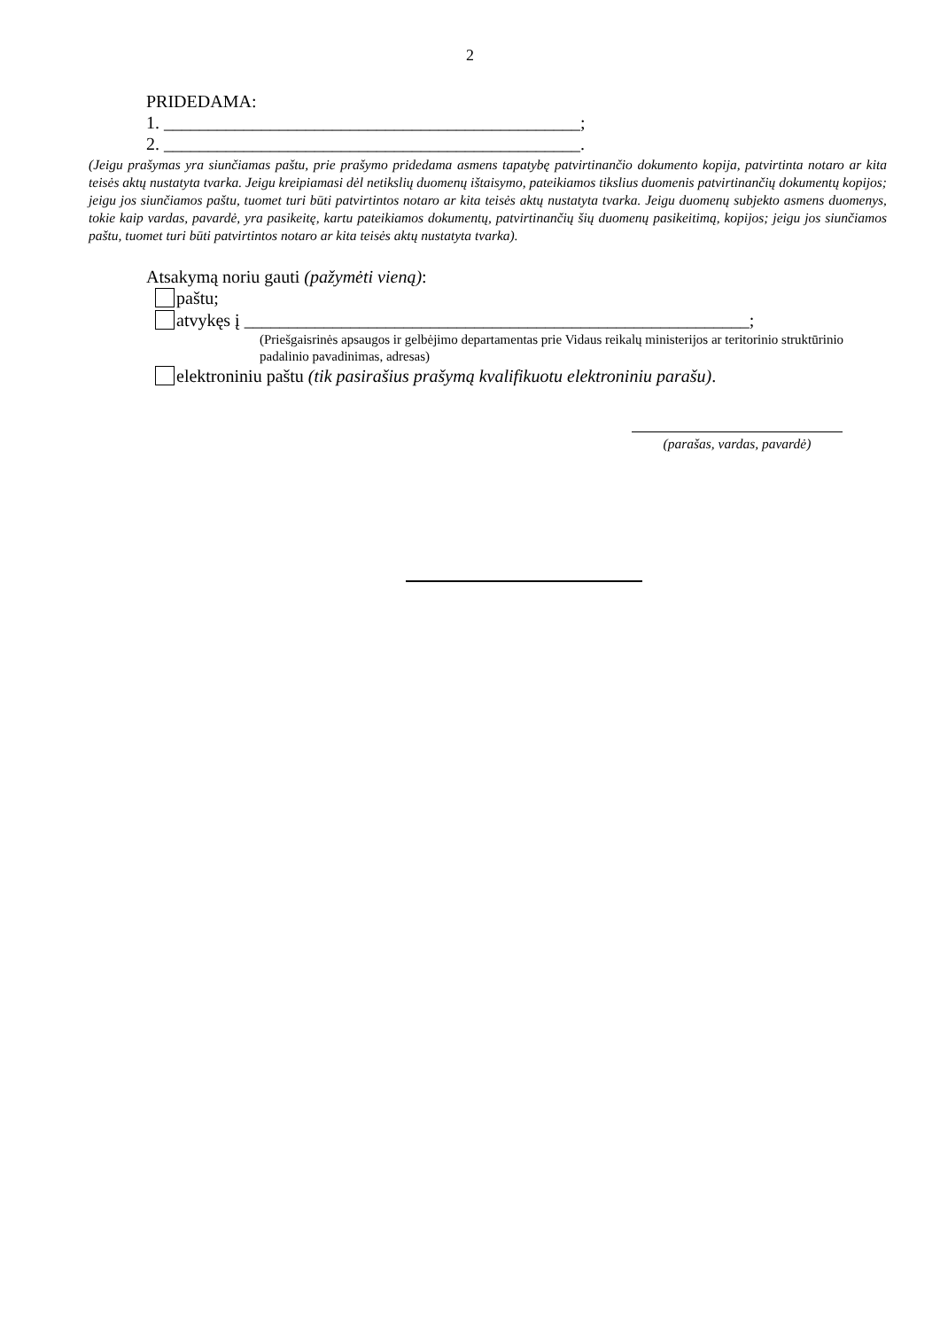2
PRIDEDAMA:
1. _______________________________________________;
2. _______________________________________________.
(Jeigu prašymas yra siunčiamas paštu, prie prašymo pridedama asmens tapatybę patvirtinančio dokumento kopija, patvirtinta notaro ar kita teisės aktų nustatyta tvarka. Jeigu kreipiamasi dėl netikslių duomenų ištaisymo, pateikiamos tikslius duomenis patvirtinančių dokumentų kopijos; jeigu jos siunčiamos paštu, tuomet turi būti patvirtintos notaro ar kita teisės aktų nustatyta tvarka. Jeigu duomenų subjekto asmens duomenys, tokie kaip vardas, pavardė, yra pasikeitę, kartu pateikiamos dokumentų, patvirtinančių šių duomenų pasikeitimą, kopijos; jeigu jos siunčiamos paštu, tuomet turi būti patvirtintos notaro ar kita teisės aktų nustatyta tvarka).
Atsakymą noriu gauti (pažymėti vieną):
paštu;
atvykęs į _________________________________________________________;
(Priešgaisrinės apsaugos ir gelbėjimo departamentas prie Vidaus reikalų ministerijos ar teritorinio struktūrinio padalinio pavadinimas, adresas)
elektroniniu paštu (tik pasirašius prašymą kvalifikuotu elektroniniu parašu).
(parašas, vardas, pavardė)